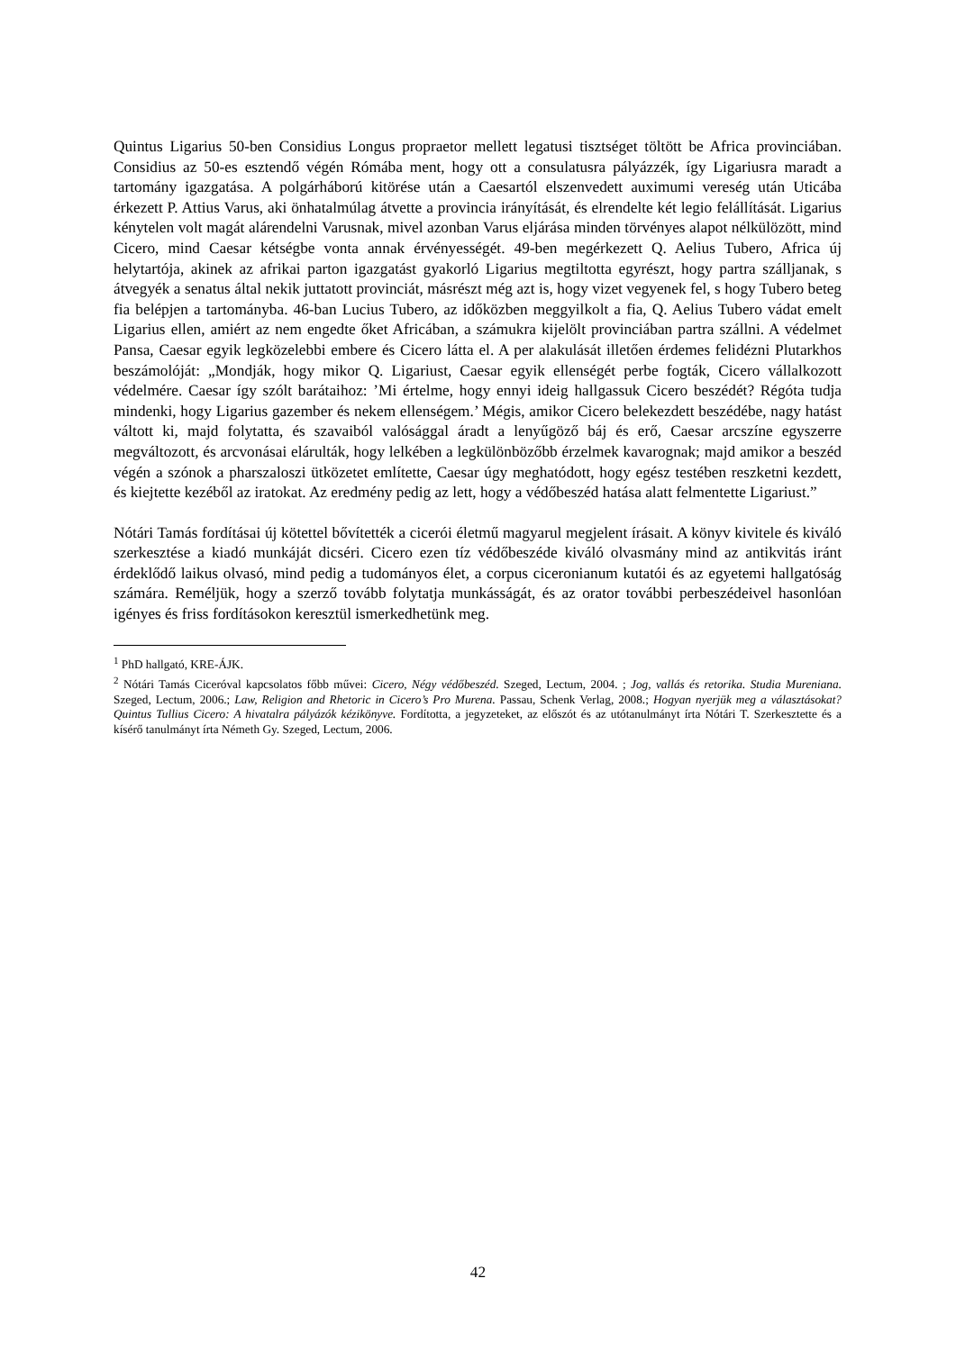Quintus Ligarius 50-ben Considius Longus propraetor mellett legatusi tisztséget töltött be Africa provinciában. Considius az 50-es esztendő végén Rómába ment, hogy ott a consulatusra pályázzék, így Ligariusra maradt a tartomány igazgatása. A polgárháború kitörése után a Caesartól elszenvedett auximumi vereség után Uticába érkezett P. Attius Varus, aki önhatalmúlag átvette a provincia irányítását, és elrendelte két legio felállítását. Ligarius kénytelen volt magát alárendelni Varusnak, mivel azonban Varus eljárása minden törvényes alapot nélkülözött, mind Cicero, mind Caesar kétségbe vonta annak érvényességét. 49-ben megérkezett Q. Aelius Tubero, Africa új helytartója, akinek az afrikai parton igazgatást gyakorló Ligarius megtiltotta egyrészt, hogy partra szálljanak, s átvegyék a senatus által nekik juttatott provinciát, másrészt még azt is, hogy vizet vegyenek fel, s hogy Tubero beteg fia belépjen a tartományba. 46-ban Lucius Tubero, az időközben meggyilkolt a fia, Q. Aelius Tubero vádat emelt Ligarius ellen, amiért az nem engedte őket Africában, a számukra kijelölt provinciában partra szállni. A védelmet Pansa, Caesar egyik legközelebbi embere és Cicero látta el. A per alakulását illetően érdemes felidézni Plutarkhos beszámolóját: „Mondják, hogy mikor Q. Ligariust, Caesar egyik ellenségét perbe fogták, Cicero vállalkozott védelmére. Caesar így szólt barátaihoz: ’Mi értelme, hogy ennyi ideig hallgassuk Cicero beszédét? Régóta tudja mindenki, hogy Ligarius gazember és nekem ellenségem.’ Mégis, amikor Cicero belekezdett beszédébe, nagy hatást váltott ki, majd folytatta, és szavaiból valósággal áradt a lenyűgöző báj és erő, Caesar arcszíne egyszerre megváltozott, és arcvonásai elárulták, hogy lelkében a legkülönbözőbb érzelmek kavarognak; majd amikor a beszéd végén a szónok a pharszaloszi ütközetet említette, Caesar úgy meghatódott, hogy egész testében reszketni kezdett, és kiejtette kezéből az iratokat. Az eredmény pedig az lett, hogy a védőbeszéd hatása alatt felmentette Ligariust.”
Nótári Tamás fordításai új kötettel bővítették a cicerói életmű magyarul megjelent írásait. A könyv kivitele és kiváló szerkesztése a kiadó munkáját dicséri. Cicero ezen tíz védőbeszéde kiváló olvasmány mind az antikvitás iránt érdeklődő laikus olvasó, mind pedig a tudományos élet, a corpus ciceronianum kutatói és az egyetemi hallgatóság számára. Reméljük, hogy a szerző tovább folytatja munkásságát, és az orator további perbeszédeivel hasonlóan igényes és friss fordításokon keresztül ismerkedhetünk meg.
<sup>1</sup> PhD hallgató, KRE-ÁJK.
<sup>2</sup> Nótári Tamás Ciceróval kapcsolatos főbb művei: Cicero, Négy védőbeszéd. Szeged, Lectum, 2004. ; Jog, vallás és retorika. Studia Mureniana. Szeged, Lectum, 2006.; Law, Religion and Rhetoric in Cicero’s Pro Murena. Passau, Schenk Verlag, 2008.; Hogyan nyerjük meg a választásokat? Quintus Tullius Cicero: A hivatalra pályázók kézikönyve. Fordította, a jegyzeteket, az előszót és az utótanulmányt írta Nótári T. Szerkesztette és a kísérő tanulmányt írta Németh Gy. Szeged, Lectum, 2006.
42